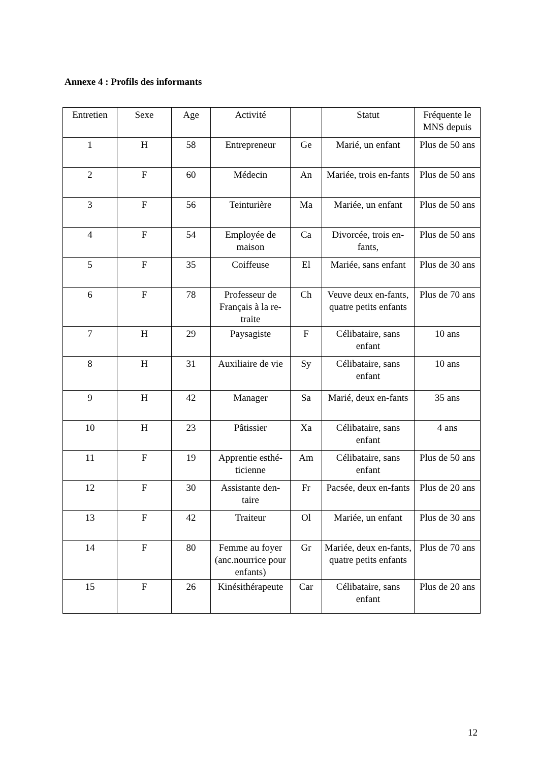Annexe 4 : Profils des informants
| Entretien | Sexe | Age | Activité | | Statut | Fréquente le MNS depuis |
| --- | --- | --- | --- | --- | --- | --- |
| 1 | H | 58 | Entrepreneur | Ge | Marié, un enfant | Plus de 50 ans |
| 2 | F | 60 | Médecin | An | Mariée, trois en-fants | Plus de 50 ans |
| 3 | F | 56 | Teinturière | Ma | Mariée, un enfant | Plus de 50 ans |
| 4 | F | 54 | Employée de maison | Ca | Divorcée, trois en-fants, | Plus de 50 ans |
| 5 | F | 35 | Coiffeuse | El | Mariée, sans enfant | Plus de 30 ans |
| 6 | F | 78 | Professeur de Français à la re-traite | Ch | Veuve deux en-fants, quatre petits enfants | Plus de 70 ans |
| 7 | H | 29 | Paysagiste | F | Célibataire, sans enfant | 10 ans |
| 8 | H | 31 | Auxiliaire de vie | Sy | Célibataire, sans enfant | 10 ans |
| 9 | H | 42 | Manager | Sa | Marié, deux en-fants | 35 ans |
| 10 | H | 23 | Pâtissier | Xa | Célibataire, sans enfant | 4 ans |
| 11 | F | 19 | Apprentie esthé-ticienne | Am | Célibataire, sans enfant | Plus de 50 ans |
| 12 | F | 30 | Assistante den-taire | Fr | Pacsée, deux en-fants | Plus de 20 ans |
| 13 | F | 42 | Traiteur | Ol | Mariée, un enfant | Plus de 30 ans |
| 14 | F | 80 | Femme au foyer (anc.nourrice pour enfants) | Gr | Mariée, deux en-fants, quatre petits enfants | Plus de 70 ans |
| 15 | F | 26 | Kinésithérapeute | Car | Célibataire, sans enfant | Plus de 20 ans |
12